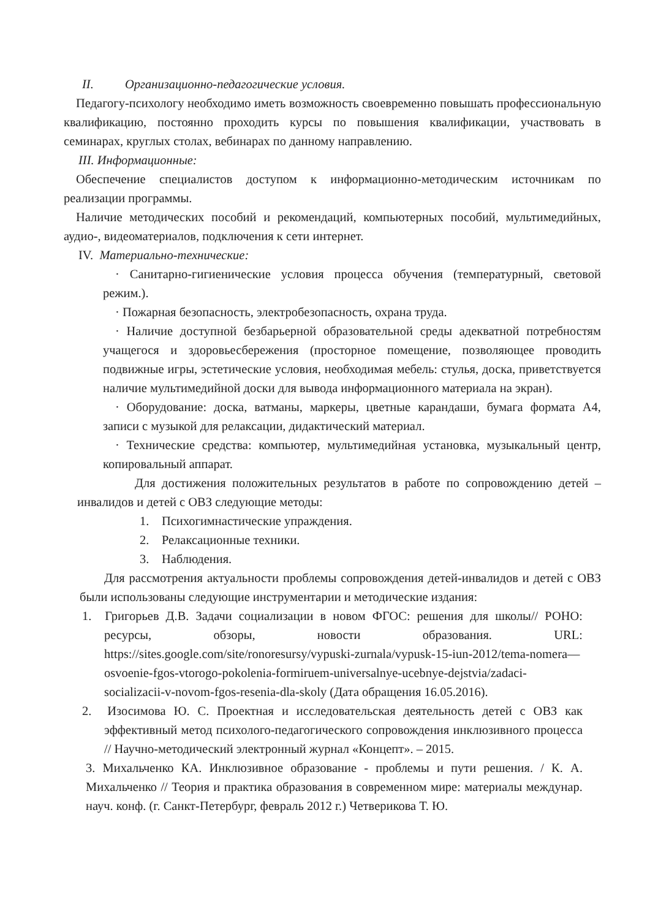II. Организационно-педагогические условия.
Педагогу-психологу необходимо иметь возможность своевременно повышать профессиональную квалификацию, постоянно проходить курсы по повышения квалификации, участвовать в семинарах, круглых столах, вебинарах по данному направлению.
III. Информационные:
Обеспечение специалистов доступом к информационно-методическим источникам по реализации программы.
Наличие методических пособий и рекомендаций, компьютерных пособий, мультимедийных, аудио-, видеоматериалов, подключения к сети интернет.
IV. Материально-технические:
· Санитарно-гигиенические условия процесса обучения (температурный, световой режим.).
· Пожарная безопасность, электробезопасность, охрана труда.
· Наличие доступной безбарьерной образовательной среды адекватной потребностям учащегося и здоровьесбережения (просторное помещение, позволяющее проводить подвижные игры, эстетические условия, необходимая мебель: стулья, доска, приветствуется наличие мультимедийной доски для вывода информационного материала на экран).
· Оборудование: доска, ватманы, маркеры, цветные карандаши, бумага формата А4, записи с музыкой для релаксации, дидактический материал.
· Технические средства: компьютер, мультимедийная установка, музыкальный центр, копировальный аппарат.
Для достижения положительных результатов в работе по сопровождению детей – инвалидов и детей с ОВЗ следующие методы:
1. Психогимнастические упраждения.
2. Релаксационные техники.
3. Наблюдения.
Для рассмотрения актуальности проблемы сопровождения детей-инвалидов и детей с ОВЗ были использованы следующие инструментарии и методические издания:
1. Григорьев Д.В. Задачи социализации в новом ФГОС: решения для школы// РОНО: ресурсы, обзоры, новости образования. URL: https://sites.google.com/site/ronoresursy/vypuski-zurnala/vypusk-15-iun-2012/tema-nomera—osvoenie-fgos-vtorogo-pokolenia-formiruem-universalnye-ucebnye-dejstvia/zadaci-socializacii-v-novom-fgos-resenia-dla-skoly (Дата обращения 16.05.2016).
2. Изосимова Ю. С. Проектная и исследовательская деятельность детей с ОВЗ как эффективный метод психолого-педагогического сопровождения инклюзивного процесса // Научно-методический электронный журнал «Концепт». – 2015.
3. Михальченко КА. Инклюзивное образование - проблемы и пути решения. / К. А. Михальченко // Теория и практика образования в современном мире: материалы междунар. науч. конф. (г. Санкт-Петербург, февраль 2012 г.) Четверикова Т. Ю.